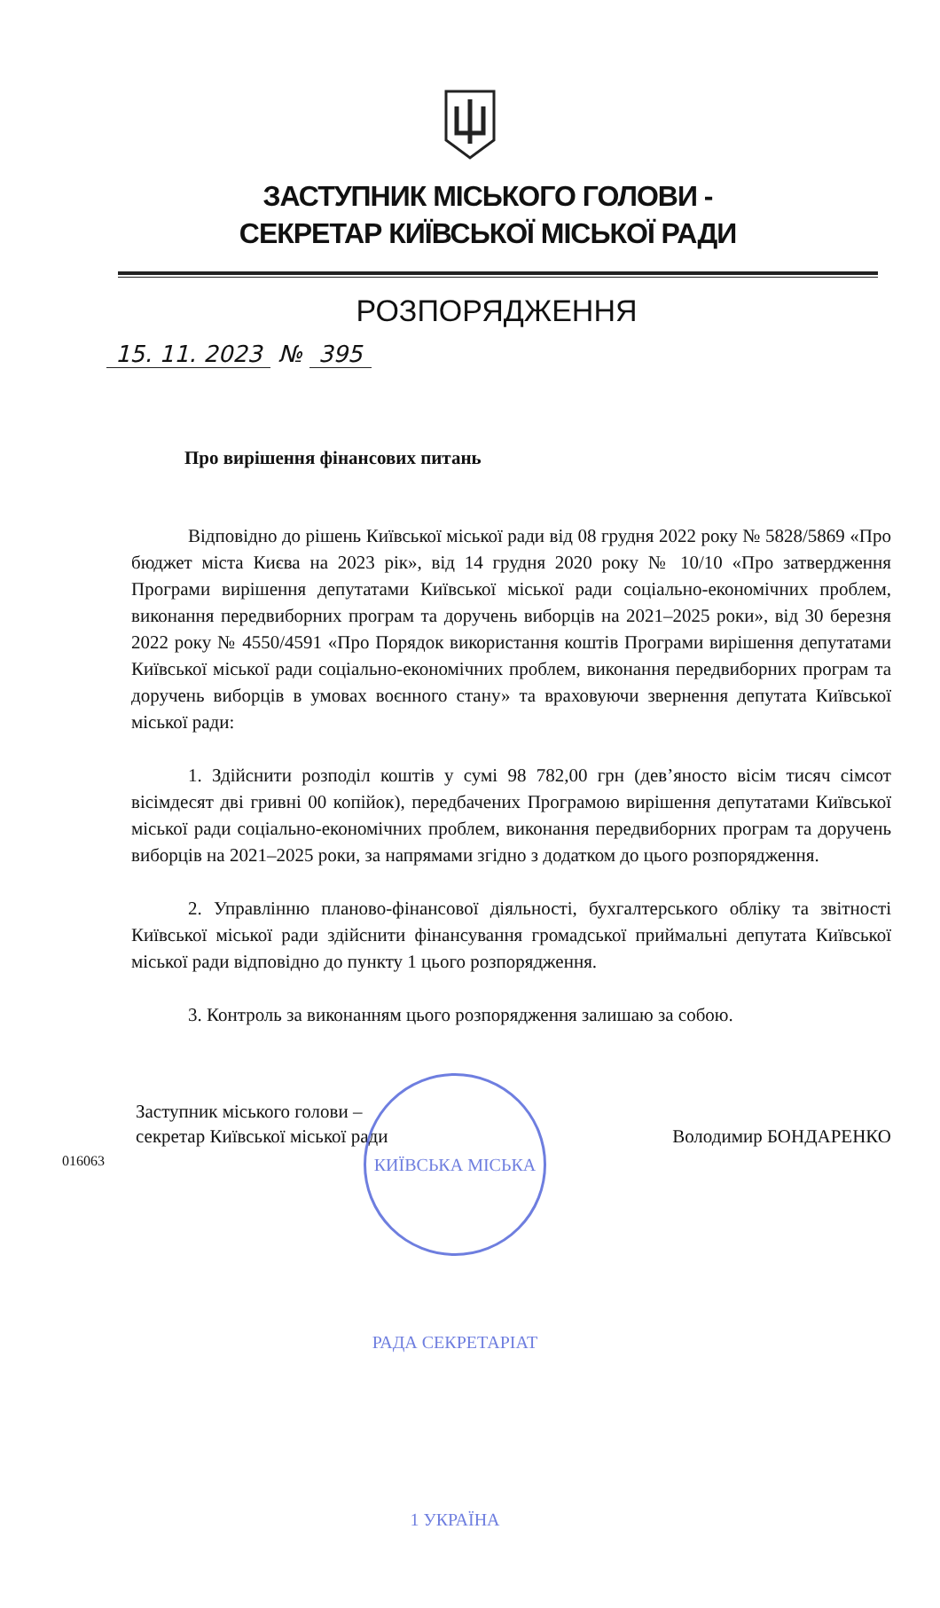ЗАСТУПНИК МІСЬКОГО ГОЛОВИ -
СЕКРЕТАР КИЇВСЬКОЇ МІСЬКОЇ РАДИ
РОЗПОРЯДЖЕННЯ
15. 11. 2023 № 395
Про вирішення фінансових питань
Відповідно до рішень Київської міської ради від 08 грудня 2022 року № 5828/5869 «Про бюджет міста Києва на 2023 рік», від 14 грудня 2020 року № 10/10 «Про затвердження Програми вирішення депутатами Київської міської ради соціально-економічних проблем, виконання передвиборних програм та доручень виборців на 2021–2025 роки», від 30 березня 2022 року № 4550/4591 «Про Порядок використання коштів Програми вирішення депутатами Київської міської ради соціально-економічних проблем, виконання передвиборних програм та доручень виборців в умовах воєнного стану» та враховуючи звернення депутата Київської міської ради:
1. Здійснити розподіл коштів у сумі 98 782,00 грн (дев’яносто вісім тисяч сімсот вісімдесят дві гривні 00 копійок), передбачених Програмою вирішення депутатами Київської міської ради соціально-економічних проблем, виконання передвиборних програм та доручень виборців на 2021–2025 роки, за напрямами згідно з додатком до цього розпорядження.
2. Управлінню планово-фінансової діяльності, бухгалтерського обліку та звітності Київської міської ради здійснити фінансування громадської приймальні депутата Київської міської ради відповідно до пункту 1 цього розпорядження.
3. Контроль за виконанням цього розпорядження залишаю за собою.
Заступник міського голови –
секретар Київської міської ради
Володимир БОНДАРЕНКО
016063
КИЇВСЬКА МІСЬКА РАДА СЕКРЕТАРІАТ 1 УКРАЇНА